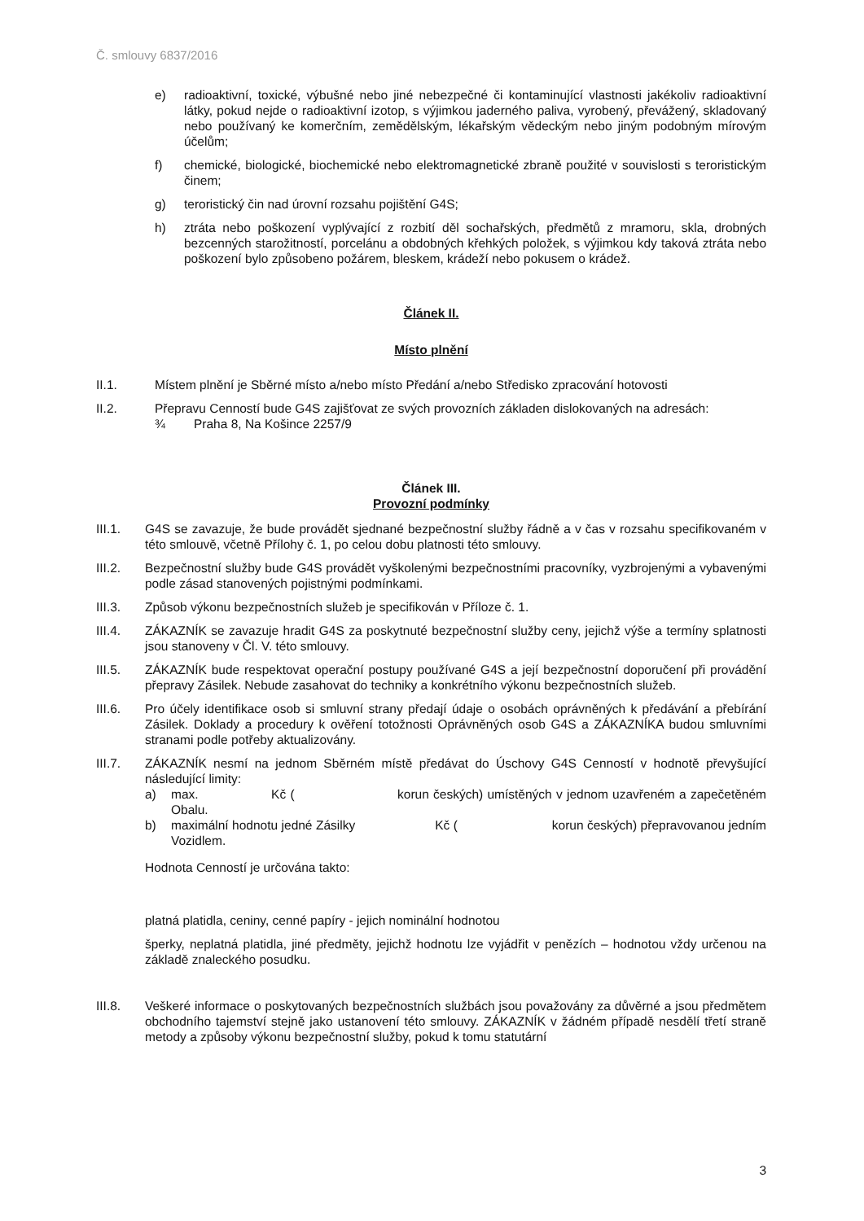Č. smlouvy 6837/2016
e) radioaktivní, toxické, výbušné nebo jiné nebezpečné či kontaminující vlastnosti jakékoliv radioaktivní látky, pokud nejde o radioaktivní izotop, s výjimkou jaderného paliva, vyrobený, převážený, skladovaný nebo používaný ke komerčním, zemědělským, lékařským vědeckým nebo jiným podobným mírovým účelům;
f) chemické, biologické, biochemické nebo elektromagnetické zbraně použité v souvislosti s teroristickým činem;
g) teroristický čin nad úrovní rozsahu pojištění G4S;
h) ztráta nebo poškození vyplývající z rozbití děl sochařských, předmětů z mramoru, skla, drobných bezcenných starožitností, porcelánu a obdobných křehkých položek, s výjimkou kdy taková ztráta nebo poškození bylo způsobeno požárem, bleskem, krádeží nebo pokusem o krádež.
Článek II.
Místo plnění
II.1. Místem plnění je Sběrné místo a/nebo místo Předání a/nebo Středisko zpracování hotovosti
II.2. Přepravu Cenností bude G4S zajišťovat ze svých provozních základen dislokovaných na adresách:
¾ Praha 8, Na Košince 2257/9
Článek III.
Provozní podmínky
III.1.
G4S se zavazuje, že bude provádět sjednané bezpečnostní služby řádně a v čas v rozsahu specifikovaném v této smlouvě, včetně Přílohy č. 1, po celou dobu platnosti této smlouvy.
III.2.
Bezpečnostní služby bude G4S provádět vyškolenými bezpečnostními pracovníky, vyzbrojenými a vybavenými podle zásad stanovených pojistnými podmínkami.
III.3.
Způsob výkonu bezpečnostních služeb je specifikován v Příloze č. 1.
III.4.
ZÁKAZNÍK se zavazuje hradit G4S za poskytnuté bezpečnostní služby ceny, jejichž výše a termíny splatnosti jsou stanoveny v Čl. V. této smlouvy.
III.5.
ZÁKAZNÍK bude respektovat operační postupy používané G4S a její bezpečnostní doporučení při provádění přepravy Zásilek. Nebude zasahovat do techniky a konkrétního výkonu bezpečnostních služeb.
III.6.
Pro účely identifikace osob si smluvní strany předají údaje o osobách oprávněných k předávání a přebírání Zásilek. Doklady a procedury k ověření totožnosti Oprávněných osob G4S a ZÁKAZNÍKA budou smluvními stranami podle potřeby aktualizovány.
III.7.
ZÁKAZNÍK nesmí na jednom Sběrném místě předávat do Úschovy G4S Cenností v hodnotě převyšující následující limity:
a) max. Kč ( korun českých) umístěných v jednom uzavřeném a zapečetěném Obalu.
b) maximální hodnotu jedné Zásilky Kč ( korun českých) přepravovanou jedním Vozidlem.
Hodnota Cenností je určována takto:
platná platidla, ceniny, cenné papíry - jejich nominální hodnotou
šperky, neplatná platidla, jiné předměty, jejichž hodnotu lze vyjádřit v penězích – hodnotou vždy určenou na základě znaleckého posudku.
III.8.
Veškeré informace o poskytovaných bezpečnostních službách jsou považovány za důvěrné a jsou předmětem obchodního tajemství stejně jako ustanovení této smlouvy. ZÁKAZNÍK v žádném případě nesdělí třetí straně metody a způsoby výkonu bezpečnostní služby, pokud k tomu statutární
3